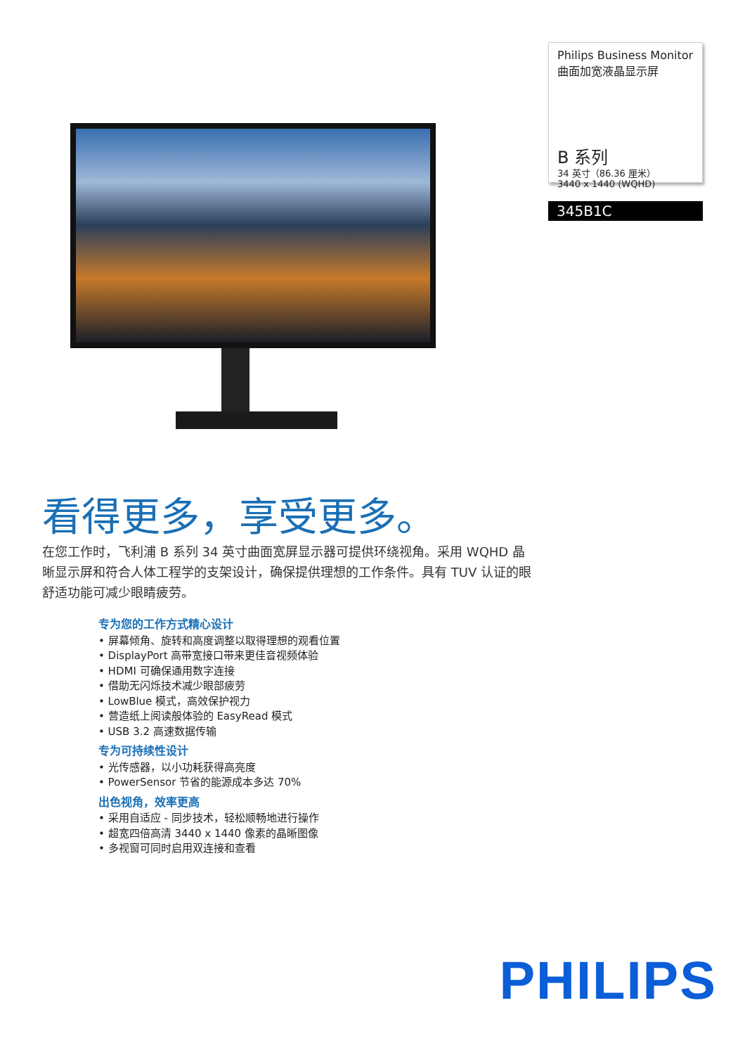Philips Business Monitor
曲面加宽液晶显示屏
B 系列
34 英寸（86.36 厘米）
3440 x 1440 (WQHD)
345B1C
看得更多，享受更多。
在您工作时，飞利浦 B 系列 34 英寸曲面宽屏显示器可提供环绕视角。采用 WQHD 晶晰显示屏和符合人体工程学的支架设计，确保提供理想的工作条件。具有 TUV 认证的眼舒适功能可减少眼睛疲劳。
专为您的工作方式精心设计
• 屏幕倾角、旋转和高度调整以取得理想的观看位置
• DisplayPort 高带宽接口带来更佳音视频体验
• HDMI 可确保通用数字连接
• 借助无闪烁技术减少眼部疲劳
• LowBlue 模式，高效保护视力
• 营造纸上阅读般体验的 EasyRead 模式
• USB 3.2 高速数据传输
专为可持续性设计
• 光传感器，以小功耗获得高亮度
• PowerSensor 节省的能源成本多达 70%
出色视角，效率更高
• 采用自适应 - 同步技术，轻松顺畅地进行操作
• 超宽四倍高清 3440 x 1440 像素的晶晰图像
• 多视窗可同时启用双连接和查看
PHILIPS